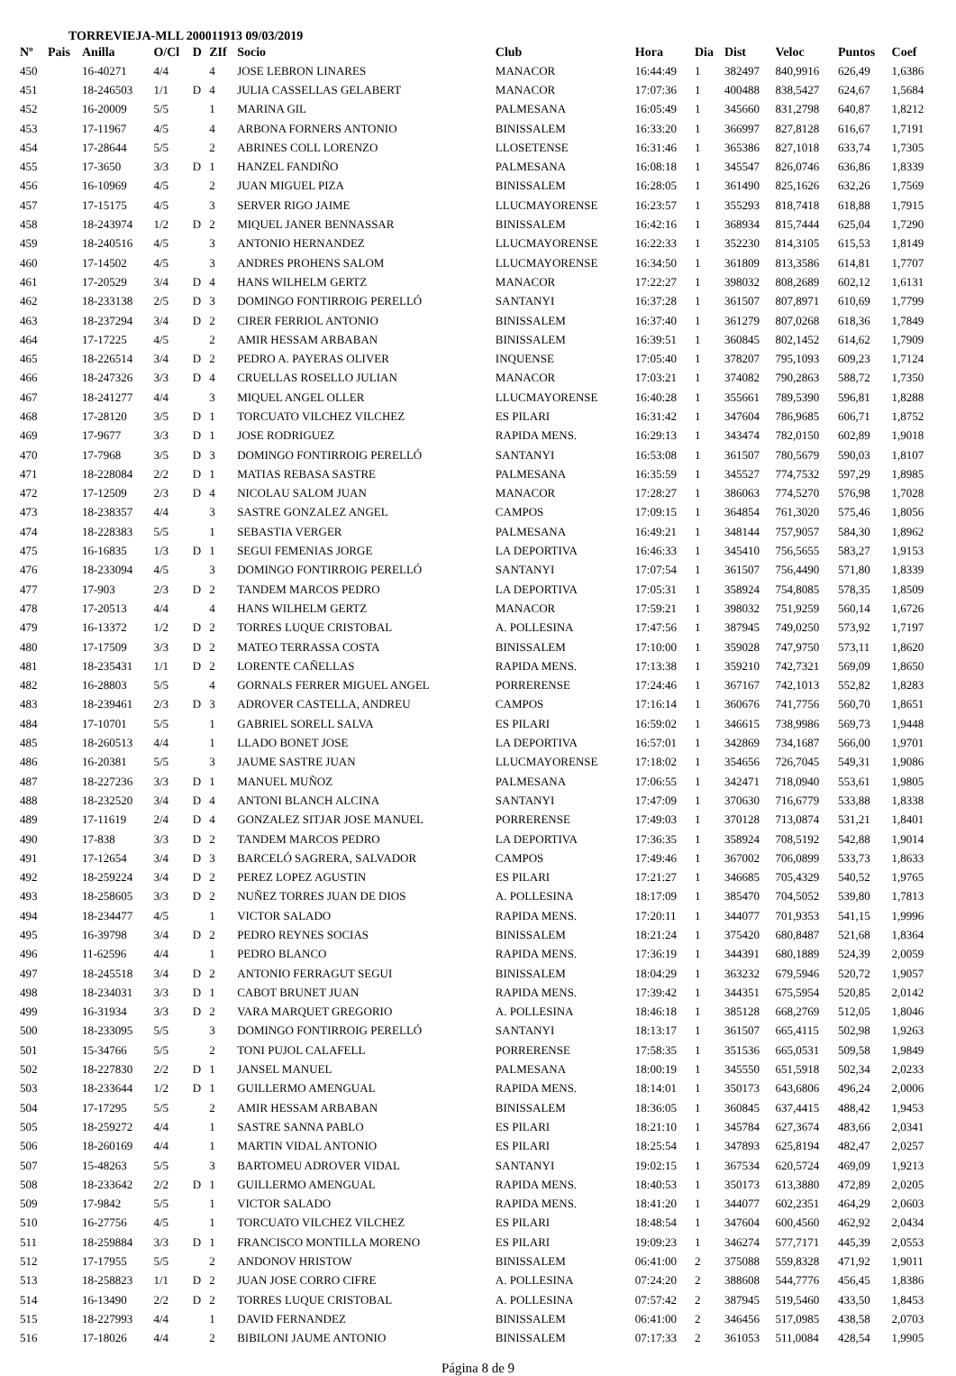TORREVIEJA-MLL 200011913 09/03/2019
| Nº | Pais | Anilla | O/Cl | D | ZIf | Socio | Club | Hora | Dia | Dist | Veloc | Puntos | Coef |
| --- | --- | --- | --- | --- | --- | --- | --- | --- | --- | --- | --- | --- | --- |
| 450 | | 16-40271 | 4/4 | | 4 | JOSE LEBRON LINARES | MANACOR | 16:44:49 | 1 | 382497 | 840,9916 | 626,49 | 1,6386 |
| 451 | | 18-246503 | 1/1 | D | 4 | JULIA CASSELLAS GELABERT | MANACOR | 17:07:36 | 1 | 400488 | 838,5427 | 624,67 | 1,5684 |
| 452 | | 16-20009 | 5/5 | | 1 | MARINA GIL | PALMESANA | 16:05:49 | 1 | 345660 | 831,2798 | 640,87 | 1,8212 |
| 453 | | 17-11967 | 4/5 | | 4 | ARBONA FORNERS ANTONIO | BINISSALEM | 16:33:20 | 1 | 366997 | 827,8128 | 616,67 | 1,7191 |
| 454 | | 17-28644 | 5/5 | | 2 | ABRINES COLL LORENZO | LLOSETENSE | 16:31:46 | 1 | 365386 | 827,1018 | 633,74 | 1,7305 |
| 455 | | 17-3650 | 3/3 | D | 1 | HANZEL FANDIÑO | PALMESANA | 16:08:18 | 1 | 345547 | 826,0746 | 636,86 | 1,8339 |
| 456 | | 16-10969 | 4/5 | | 2 | JUAN MIGUEL PIZA | BINISSALEM | 16:28:05 | 1 | 361490 | 825,1626 | 632,26 | 1,7569 |
| 457 | | 17-15175 | 4/5 | | 3 | SERVER RIGO JAIME | LLUCMAYORENSE | 16:23:57 | 1 | 355293 | 818,7418 | 618,88 | 1,7915 |
| 458 | | 18-243974 | 1/2 | D | 2 | MIQUEL JANER BENNASSAR | BINISSALEM | 16:42:16 | 1 | 368934 | 815,7444 | 625,04 | 1,7290 |
| 459 | | 18-240516 | 4/5 | | 3 | ANTONIO HERNANDEZ | LLUCMAYORENSE | 16:22:33 | 1 | 352230 | 814,3105 | 615,53 | 1,8149 |
| 460 | | 17-14502 | 4/5 | | 3 | ANDRES PROHENS SALOM | LLUCMAYORENSE | 16:34:50 | 1 | 361809 | 813,3586 | 614,81 | 1,7707 |
| 461 | | 17-20529 | 3/4 | D | 4 | HANS WILHELM GERTZ | MANACOR | 17:22:27 | 1 | 398032 | 808,2689 | 602,12 | 1,6131 |
| 462 | | 18-233138 | 2/5 | D | 3 | DOMINGO FONTIRROIG PERELLÓ | SANTANYI | 16:37:28 | 1 | 361507 | 807,8971 | 610,69 | 1,7799 |
| 463 | | 18-237294 | 3/4 | D | 2 | CIRER FERRIOL ANTONIO | BINISSALEM | 16:37:40 | 1 | 361279 | 807,0268 | 618,36 | 1,7849 |
| 464 | | 17-17225 | 4/5 | | 2 | AMIR HESSAM ARBABAN | BINISSALEM | 16:39:51 | 1 | 360845 | 802,1452 | 614,62 | 1,7909 |
| 465 | | 18-226514 | 3/4 | D | 2 | PEDRO A. PAYERAS OLIVER | INQUENSE | 17:05:40 | 1 | 378207 | 795,1093 | 609,23 | 1,7124 |
| 466 | | 18-247326 | 3/3 | D | 4 | CRUELLAS ROSELLO JULIAN | MANACOR | 17:03:21 | 1 | 374082 | 790,2863 | 588,72 | 1,7350 |
| 467 | | 18-241277 | 4/4 | | 3 | MIQUEL ANGEL OLLER | LLUCMAYORENSE | 16:40:28 | 1 | 355661 | 789,5390 | 596,81 | 1,8288 |
| 468 | | 17-28120 | 3/5 | D | 1 | TORCUATO VILCHEZ VILCHEZ | ES PILARI | 16:31:42 | 1 | 347604 | 786,9685 | 606,71 | 1,8752 |
| 469 | | 17-9677 | 3/3 | D | 1 | JOSE RODRIGUEZ | RAPIDA MENS. | 16:29:13 | 1 | 343474 | 782,0150 | 602,89 | 1,9018 |
| 470 | | 17-7968 | 3/5 | D | 3 | DOMINGO FONTIRROIG PERELLÓ | SANTANYI | 16:53:08 | 1 | 361507 | 780,5679 | 590,03 | 1,8107 |
| 471 | | 18-228084 | 2/2 | D | 1 | MATIAS REBASA SASTRE | PALMESANA | 16:35:59 | 1 | 345527 | 774,7532 | 597,29 | 1,8985 |
| 472 | | 17-12509 | 2/3 | D | 4 | NICOLAU SALOM JUAN | MANACOR | 17:28:27 | 1 | 386063 | 774,5270 | 576,98 | 1,7028 |
| 473 | | 18-238357 | 4/4 | | 3 | SASTRE GONZALEZ ANGEL | CAMPOS | 17:09:15 | 1 | 364854 | 761,3020 | 575,46 | 1,8056 |
| 474 | | 18-228383 | 5/5 | | 1 | SEBASTIA VERGER | PALMESANA | 16:49:21 | 1 | 348144 | 757,9057 | 584,30 | 1,8962 |
| 475 | | 16-16835 | 1/3 | D | 1 | SEGUI FEMENIAS JORGE | LA DEPORTIVA | 16:46:33 | 1 | 345410 | 756,5655 | 583,27 | 1,9153 |
| 476 | | 18-233094 | 4/5 | | 3 | DOMINGO FONTIRROIG PERELLÓ | SANTANYI | 17:07:54 | 1 | 361507 | 756,4490 | 571,80 | 1,8339 |
| 477 | | 17-903 | 2/3 | D | 2 | TANDEM MARCOS PEDRO | LA DEPORTIVA | 17:05:31 | 1 | 358924 | 754,8085 | 578,35 | 1,8509 |
| 478 | | 17-20513 | 4/4 | | 4 | HANS WILHELM GERTZ | MANACOR | 17:59:21 | 1 | 398032 | 751,9259 | 560,14 | 1,6726 |
| 479 | | 16-13372 | 1/2 | D | 2 | TORRES LUQUE CRISTOBAL | A. POLLESINA | 17:47:56 | 1 | 387945 | 749,0250 | 573,92 | 1,7197 |
| 480 | | 17-17509 | 3/3 | D | 2 | MATEO TERRASSA COSTA | BINISSALEM | 17:10:00 | 1 | 359028 | 747,9750 | 573,11 | 1,8620 |
| 481 | | 18-235431 | 1/1 | D | 2 | LORENTE CAÑELLAS | RAPIDA MENS. | 17:13:38 | 1 | 359210 | 742,7321 | 569,09 | 1,8650 |
| 482 | | 16-28803 | 5/5 | | 4 | GORNALS FERRER MIGUEL ANGEL | PORRERENSE | 17:24:46 | 1 | 367167 | 742,1013 | 552,82 | 1,8283 |
| 483 | | 18-239461 | 2/3 | D | 3 | ADROVER CASTELLA, ANDREU | CAMPOS | 17:16:14 | 1 | 360676 | 741,7756 | 560,70 | 1,8651 |
| 484 | | 17-10701 | 5/5 | | 1 | GABRIEL SORELL SALVA | ES PILARI | 16:59:02 | 1 | 346615 | 738,9986 | 569,73 | 1,9448 |
| 485 | | 18-260513 | 4/4 | | 1 | LLADO BONET JOSE | LA DEPORTIVA | 16:57:01 | 1 | 342869 | 734,1687 | 566,00 | 1,9701 |
| 486 | | 16-20381 | 5/5 | | 3 | JAUME SASTRE JUAN | LLUCMAYORENSE | 17:18:02 | 1 | 354656 | 726,7045 | 549,31 | 1,9086 |
| 487 | | 18-227236 | 3/3 | D | 1 | MANUEL MUÑOZ | PALMESANA | 17:06:55 | 1 | 342471 | 718,0940 | 553,61 | 1,9805 |
| 488 | | 18-232520 | 3/4 | D | 4 | ANTONI BLANCH ALCINA | SANTANYI | 17:47:09 | 1 | 370630 | 716,6779 | 533,88 | 1,8338 |
| 489 | | 17-11619 | 2/4 | D | 4 | GONZALEZ SITJAR JOSE MANUEL | PORRERENSE | 17:49:03 | 1 | 370128 | 713,0874 | 531,21 | 1,8401 |
| 490 | | 17-838 | 3/3 | D | 2 | TANDEM MARCOS PEDRO | LA DEPORTIVA | 17:36:35 | 1 | 358924 | 708,5192 | 542,88 | 1,9014 |
| 491 | | 17-12654 | 3/4 | D | 3 | BARCELÓ SAGRERA, SALVADOR | CAMPOS | 17:49:46 | 1 | 367002 | 706,0899 | 533,73 | 1,8633 |
| 492 | | 18-259224 | 3/4 | D | 2 | PEREZ LOPEZ AGUSTIN | ES PILARI | 17:21:27 | 1 | 346685 | 705,4329 | 540,52 | 1,9765 |
| 493 | | 18-258605 | 3/3 | D | 2 | NUÑEZ TORRES JUAN DE DIOS | A. POLLESINA | 18:17:09 | 1 | 385470 | 704,5052 | 539,80 | 1,7813 |
| 494 | | 18-234477 | 4/5 | | 1 | VICTOR SALADO | RAPIDA MENS. | 17:20:11 | 1 | 344077 | 701,9353 | 541,15 | 1,9996 |
| 495 | | 16-39798 | 3/4 | D | 2 | PEDRO REYNES SOCIAS | BINISSALEM | 18:21:24 | 1 | 375420 | 680,8487 | 521,68 | 1,8364 |
| 496 | | 11-62596 | 4/4 | | 1 | PEDRO BLANCO | RAPIDA MENS. | 17:36:19 | 1 | 344391 | 680,1889 | 524,39 | 2,0059 |
| 497 | | 18-245518 | 3/4 | D | 2 | ANTONIO FERRAGUT SEGUI | BINISSALEM | 18:04:29 | 1 | 363232 | 679,5946 | 520,72 | 1,9057 |
| 498 | | 18-234031 | 3/3 | D | 1 | CABOT BRUNET JUAN | RAPIDA MENS. | 17:39:42 | 1 | 344351 | 675,5954 | 520,85 | 2,0142 |
| 499 | | 16-31934 | 3/3 | D | 2 | VARA MARQUET GREGORIO | A. POLLESINA | 18:46:18 | 1 | 385128 | 668,2769 | 512,05 | 1,8046 |
| 500 | | 18-233095 | 5/5 | | 3 | DOMINGO FONTIRROIG PERELLÓ | SANTANYI | 18:13:17 | 1 | 361507 | 665,4115 | 502,98 | 1,9263 |
| 501 | | 15-34766 | 5/5 | | 2 | TONI PUJOL CALAFELL | PORRERENSE | 17:58:35 | 1 | 351536 | 665,0531 | 509,58 | 1,9849 |
| 502 | | 18-227830 | 2/2 | D | 1 | JANSEL MANUEL | PALMESANA | 18:00:19 | 1 | 345550 | 651,5918 | 502,34 | 2,0233 |
| 503 | | 18-233644 | 1/2 | D | 1 | GUILLERMO AMENGUAL | RAPIDA MENS. | 18:14:01 | 1 | 350173 | 643,6806 | 496,24 | 2,0006 |
| 504 | | 17-17295 | 5/5 | | 2 | AMIR HESSAM ARBABAN | BINISSALEM | 18:36:05 | 1 | 360845 | 637,4415 | 488,42 | 1,9453 |
| 505 | | 18-259272 | 4/4 | | 1 | SASTRE SANNA PABLO | ES PILARI | 18:21:10 | 1 | 345784 | 627,3674 | 483,66 | 2,0341 |
| 506 | | 18-260169 | 4/4 | | 1 | MARTIN VIDAL ANTONIO | ES PILARI | 18:25:54 | 1 | 347893 | 625,8194 | 482,47 | 2,0257 |
| 507 | | 15-48263 | 5/5 | | 3 | BARTOMEU ADROVER VIDAL | SANTANYI | 19:02:15 | 1 | 367534 | 620,5724 | 469,09 | 1,9213 |
| 508 | | 18-233642 | 2/2 | D | 1 | GUILLERMO AMENGUAL | RAPIDA MENS. | 18:40:53 | 1 | 350173 | 613,3880 | 472,89 | 2,0205 |
| 509 | | 17-9842 | 5/5 | | 1 | VICTOR SALADO | RAPIDA MENS. | 18:41:20 | 1 | 344077 | 602,2351 | 464,29 | 2,0603 |
| 510 | | 16-27756 | 4/5 | | 1 | TORCUATO VILCHEZ VILCHEZ | ES PILARI | 18:48:54 | 1 | 347604 | 600,4560 | 462,92 | 2,0434 |
| 511 | | 18-259884 | 3/3 | D | 1 | FRANCISCO MONTILLA MORENO | ES PILARI | 19:09:23 | 1 | 346274 | 577,7171 | 445,39 | 2,0553 |
| 512 | | 17-17955 | 5/5 | | 2 | ANDONOV HRISTOW | BINISSALEM | 06:41:00 | 2 | 375088 | 559,8328 | 471,92 | 1,9011 |
| 513 | | 18-258823 | 1/1 | D | 2 | JUAN JOSE CORRO CIFRE | A. POLLESINA | 07:24:20 | 2 | 388608 | 544,7776 | 456,45 | 1,8386 |
| 514 | | 16-13490 | 2/2 | D | 2 | TORRES LUQUE CRISTOBAL | A. POLLESINA | 07:57:42 | 2 | 387945 | 519,5460 | 433,50 | 1,8453 |
| 515 | | 18-227993 | 4/4 | | 1 | DAVID FERNANDEZ | BINISSALEM | 06:41:00 | 2 | 346456 | 517,0985 | 438,58 | 2,0703 |
| 516 | | 17-18026 | 4/4 | | 2 | BIBILONI JAUME ANTONIO | BINISSALEM | 07:17:33 | 2 | 361053 | 511,0084 | 428,54 | 1,9905 |
Página 8 de 9